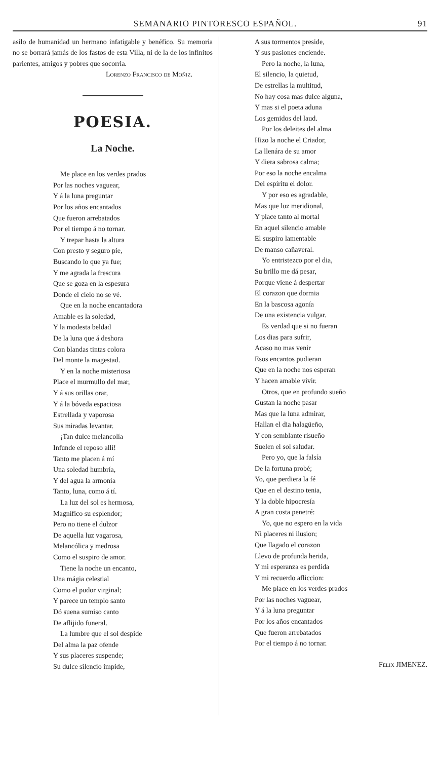SEMANARIO PINTORESCO ESPAÑOL. 91
asilo de humanidad un hermano infatigable y benéfico. Su memoria no se borrará jamás de los fastos de esta Villa, ni de la de los infinitos parientes, amigos y pobres que socorria.
Lorenzo Francisco de Moñiz.
POESIA.
La Noche.
Me place en los verdes prados
Por las noches vaguear,
Y á la luna preguntar
Por los años encantados
Que fueron arrebatados
Por el tiempo á no tornar.
Y trepar hasta la altura
Con presto y seguro pie,
Buscando lo que ya fue;
Y me agrada la frescura
Que se goza en la espesura
Donde el cielo no se vé.
Que en la noche encantadora
Amable es la soledad,
Y la modesta beldad
De la luna que á deshora
Con blandas tintas colora
Del monte la magestad.
Y en la noche misteriosa
Place el murmullo del mar,
Y á sus orillas orar,
Y á la bóveda espaciosa
Estrellada y vaporosa
Sus miradas levantar.
¡Tan dulce melancolía
Infunde el reposo allí!
Tanto me placen á mí
Una soledad humbría,
Y del agua la armonía
Tanto, luna, como á tí.
La luz del sol es hermosa,
Magnífico su esplendor;
Pero no tiene el dulzor
De aquella luz vagarosa,
Melancólica y medrosa
Como el suspiro de amor.
Tiene la noche un encanto,
Una mágia celestial
Como el pudor virginal;
Y parece un templo santo
Dó suena sumiso canto
De aflijido funeral.
La lumbre que el sol despide
Del alma la paz ofende
Y sus placeres suspende;
Su dulce silencio impide,
A sus tormentos preside,
Y sus pasiones enciende.
Pero la noche, la luna,
El silencio, la quietud,
De estrellas la multitud,
No hay cosa mas dulce alguna,
Y mas si el poeta aduna
Los gemidos del laud.
Por los deleites del alma
Hizo la noche el Criador,
La llenára de su amor
Y diera sabrosa calma;
Por eso la noche encalma
Del espíritu el dolor.
Y por eso es agradable,
Mas que luz meridional,
Y place tanto al mortal
En aquel silencio amable
El suspiro lamentable
De manso cañaveral.
Yo entristezco por el dia,
Su brillo me dá pesar,
Porque viene á despertar
El corazon que dormia
En la bascosa agonía
De una existencia vulgar.
Es verdad que si no fueran
Los dias para sufrir,
Acaso no mas venir
Esos encantos pudieran
Que en la noche nos esperan
Y hacen amable vivir.
Otros, que en profundo sueño
Gustan la noche pasar
Mas que la luna admirar,
Hallan el dia halagüeño,
Y con semblante risueño
Suelen el sol saludar.
Pero yo, que la falsía
De la fortuna probé;
Yo, que perdiera la fé
Que en el destino tenia,
Y la doble hipocresía
A gran costa penetré:
Yo, que no espero en la vida
Ni placeres ni ilusion;
Que llagado el corazon
Llevo de profunda herida,
Y mi esperanza es perdida
Y mi recuerdo afliccion:
Me place en los verdes prados
Por las noches vaguear,
Y á la luna preguntar
Por los años encantados
Que fueron arrebatados
Por el tiempo á no tornar.
Felix JIMENEZ.